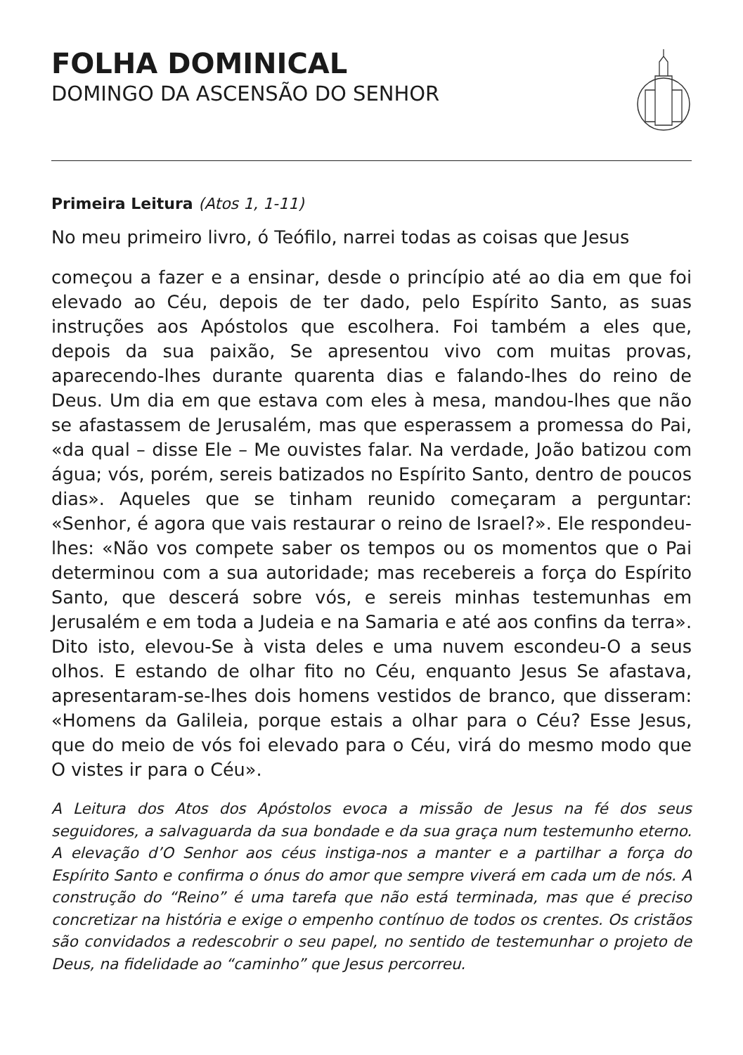FOLHA DOMINICAL
DOMINGO DA ASCENSÃO DO SENHOR
Primeira Leitura (Atos 1, 1-11)
No meu primeiro livro, ó Teófilo, narrei todas as coisas que Jesus
começou a fazer e a ensinar, desde o princípio até ao dia em que foi elevado ao Céu, depois de ter dado, pelo Espírito Santo, as suas instruções aos Apóstolos que escolhera. Foi também a eles que, depois da sua paixão, Se apresentou vivo com muitas provas, aparecendo-lhes durante quarenta dias e falando-lhes do reino de Deus. Um dia em que estava com eles à mesa, mandou-lhes que não se afastassem de Jerusalém, mas que esperassem a promessa do Pai, «da qual – disse Ele – Me ouvistes falar. Na verdade, João batizou com água; vós, porém, sereis batizados no Espírito Santo, dentro de poucos dias». Aqueles que se tinham reunido começaram a perguntar: «Senhor, é agora que vais restaurar o reino de Israel?». Ele respondeu-lhes: «Não vos compete saber os tempos ou os momentos que o Pai determinou com a sua autoridade; mas recebereis a força do Espírito Santo, que descerá sobre vós, e sereis minhas testemunhas em Jerusalém e em toda a Judeia e na Samaria e até aos confins da terra». Dito isto, elevou-Se à vista deles e uma nuvem escondeu-O a seus olhos. E estando de olhar fito no Céu, enquanto Jesus Se afastava, apresentaram-se-lhes dois homens vestidos de branco, que disseram: «Homens da Galileia, porque estais a olhar para o Céu? Esse Jesus, que do meio de vós foi elevado para o Céu, virá do mesmo modo que O vistes ir para o Céu».
A Leitura dos Atos dos Apóstolos evoca a missão de Jesus na fé dos seus seguidores, a salvaguarda da sua bondade e da sua graça num testemunho eterno. A elevação d’O Senhor aos céus instiga-nos a manter e a partilhar a força do Espírito Santo e confirma o ónus do amor que sempre viverá em cada um de nós. A construção do “Reino” é uma tarefa que não está terminada, mas que é preciso concretizar na história e exige o empenho contínuo de todos os crentes. Os cristãos são convidados a redescobrir o seu papel, no sentido de testemunhar o projeto de Deus, na fidelidade ao “caminho” que Jesus percorreu.